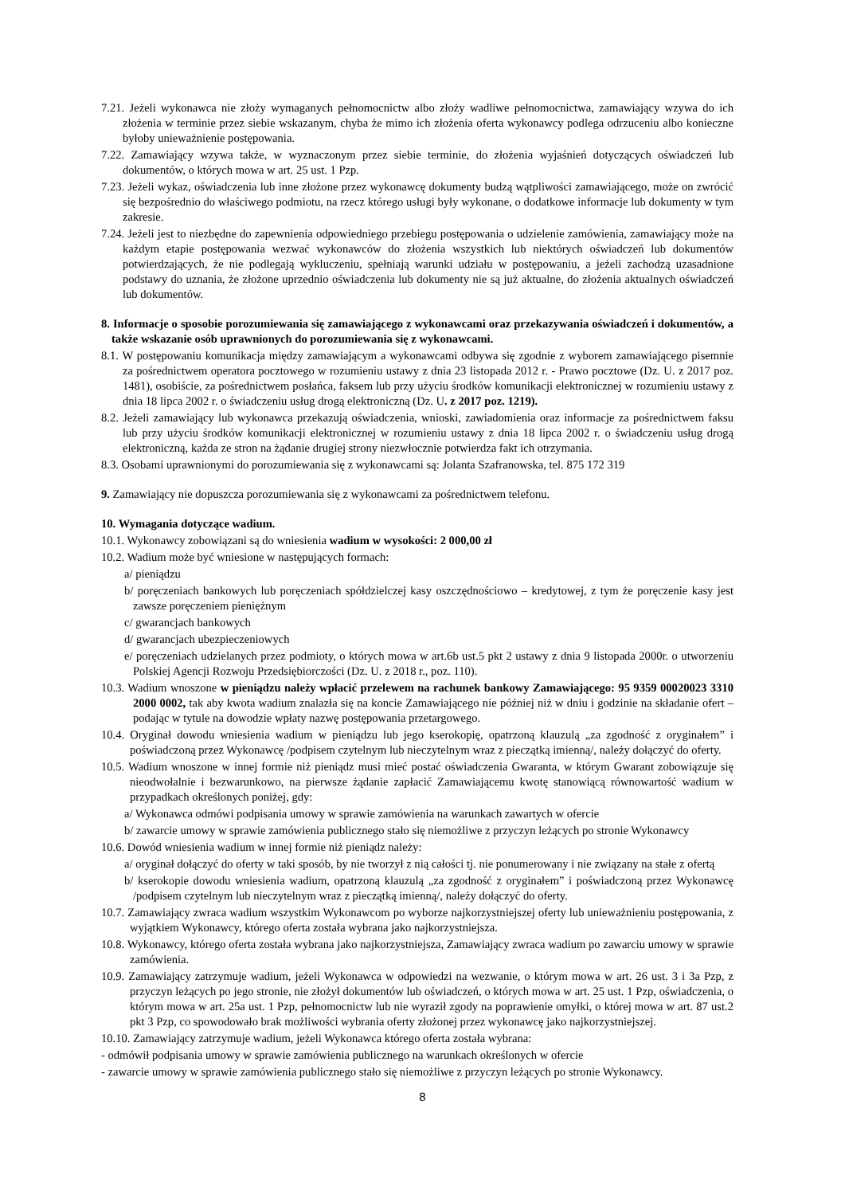7.21. Jeżeli wykonawca nie złoży wymaganych pełnomocnictw albo złoży wadliwe pełnomocnictwa, zamawiający wzywa do ich złożenia w terminie przez siebie wskazanym, chyba że mimo ich złożenia oferta wykonawcy podlega odrzuceniu albo konieczne byłoby unieważnienie postępowania.
7.22. Zamawiający wzywa także, w wyznaczonym przez siebie terminie, do złożenia wyjaśnień dotyczących oświadczeń lub dokumentów, o których mowa w art. 25 ust. 1 Pzp.
7.23. Jeżeli wykaz, oświadczenia lub inne złożone przez wykonawcę dokumenty budzą wątpliwości zamawiającego, może on zwrócić się bezpośrednio do właściwego podmiotu, na rzecz którego usługi były wykonane, o dodatkowe informacje lub dokumenty w tym zakresie.
7.24. Jeżeli jest to niezbędne do zapewnienia odpowiedniego przebiegu postępowania o udzielenie zamówienia, zamawiający może na każdym etapie postępowania wezwać wykonawców do złożenia wszystkich lub niektórych oświadczeń lub dokumentów potwierdzających, że nie podlegają wykluczeniu, spełniają warunki udziału w postępowaniu, a jeżeli zachodzą uzasadnione podstawy do uznania, że złożone uprzednio oświadczenia lub dokumenty nie są już aktualne, do złożenia aktualnych oświadczeń lub dokumentów.
8. Informacje o sposobie porozumiewania się zamawiającego z wykonawcami oraz przekazywania oświadczeń i dokumentów, a także wskazanie osób uprawnionych do porozumiewania się z wykonawcami.
8.1. W postępowaniu komunikacja między zamawiającym a wykonawcami odbywa się zgodnie z wyborem zamawiającego pisemnie za pośrednictwem operatora pocztowego w rozumieniu ustawy z dnia 23 listopada 2012 r. - Prawo pocztowe (Dz. U. z 2017 poz. 1481), osobiście, za pośrednictwem posłańca, faksem lub przy użyciu środków komunikacji elektronicznej w rozumieniu ustawy z dnia 18 lipca 2002 r. o świadczeniu usług drogą elektroniczną (Dz. U. z 2017 poz. 1219).
8.2. Jeżeli zamawiający lub wykonawca przekazują oświadczenia, wnioski, zawiadomienia oraz informacje za pośrednictwem faksu lub przy użyciu środków komunikacji elektronicznej w rozumieniu ustawy z dnia 18 lipca 2002 r. o świadczeniu usług drogą elektroniczną, każda ze stron na żądanie drugiej strony niezwłocznie potwierdza fakt ich otrzymania.
8.3. Osobami uprawnionymi do porozumiewania się z wykonawcami są: Jolanta Szafranowska, tel. 875 172 319
9. Zamawiający nie dopuszcza porozumiewania się z wykonawcami za pośrednictwem telefonu.
10. Wymagania dotyczące wadium.
10.1. Wykonawcy zobowiązani są do wniesienia wadium w wysokości: 2 000,00 zł
10.2. Wadium może być wniesione w następujących formach:
a/ pieniądzu
b/ poręczeniach bankowych lub poręczeniach spółdzielczej kasy oszczędnościowo – kredytowej, z tym że poręczenie kasy jest zawsze poręczeniem pieniężnym
c/ gwarancjach bankowych
d/ gwarancjach ubezpieczeniowych
e/ poręczeniach udzielanych przez podmioty, o których mowa w art.6b ust.5 pkt 2 ustawy z dnia 9 listopada 2000r. o utworzeniu Polskiej Agencji Rozwoju Przedsiębiorczości (Dz. U. z 2018 r., poz. 110).
10.3. Wadium wnoszone w pieniądzu należy wpłacić przelewem na rachunek bankowy Zamawiającego: 95 9359 00020023 3310 2000 0002, tak aby kwota wadium znalazła się na koncie Zamawiającego nie później niż w dniu i godzinie na składanie ofert – podając w tytule na dowodzie wpłaty nazwę postępowania przetargowego.
10.4. Oryginał dowodu wniesienia wadium w pieniądzu lub jego kserokopię, opatrzoną klauzulą „za zgodność z oryginałem” i poświadczoną przez Wykonawcę /podpisem czytelnym lub nieczytelnym wraz z pieczątką imienną/, należy dołączyć do oferty.
10.5. Wadium wnoszone w innej formie niż pieniądz musi mieć postać oświadczenia Gwaranta, w którym Gwarant zobowiązuje się nieodwołalnie i bezwarunkowo, na pierwsze żądanie zapłacić Zamawiającemu kwotę stanowiącą równowartość wadium w przypadkach określonych poniżej, gdy:
a/ Wykonawca odmówi podpisania umowy w sprawie zamówienia na warunkach zawartych w ofercie
b/ zawarcie umowy w sprawie zamówienia publicznego stało się niemożliwe z przyczyn leżących po stronie Wykonawcy
10.6. Dowód wniesienia wadium w innej formie niż pieniądz należy:
a/ oryginał dołączyć do oferty w taki sposób, by nie tworzył z nią całości tj. nie ponumerowany i nie związany na stałe z ofertą
b/ kserokopie dowodu wniesienia wadium, opatrzoną klauzulą „za zgodność z oryginałem” i poświadczoną przez Wykonawcę /podpisem czytelnym lub nieczytelnym wraz z pieczątką imienną/, należy dołączyć do oferty.
10.7. Zamawiający zwraca wadium wszystkim Wykonawcom po wyborze najkorzystniejszej oferty lub unieważnieniu postępowania, z wyjątkiem Wykonawcy, którego oferta została wybrana jako najkorzystniejsza.
10.8. Wykonawcy, którego oferta została wybrana jako najkorzystniejsza, Zamawiający zwraca wadium po zawarciu umowy w sprawie zamówienia.
10.9. Zamawiający zatrzymuje wadium, jeżeli Wykonawca w odpowiedzi na wezwanie, o którym mowa w art. 26 ust. 3 i 3a Pzp, z przyczyn leżących po jego stronie, nie złożył dokumentów lub oświadczeń, o których mowa w art. 25 ust. 1 Pzp, oświadczenia, o którym mowa w art. 25a ust. 1 Pzp, pełnomocnictw lub nie wyraził zgody na poprawienie omyłki, o której mowa w art. 87 ust.2 pkt 3 Pzp, co spowodowało brak możliwości wybrania oferty złożonej przez wykonawcę jako najkorzystniejszej.
10.10. Zamawiający zatrzymuje wadium, jeżeli Wykonawca którego oferta została wybrana:
- odmówił podpisania umowy w sprawie zamówienia publicznego na warunkach określonych w ofercie
- zawarcie umowy w sprawie zamówienia publicznego stało się niemożliwe z przyczyn leżących po stronie Wykonawcy.
8